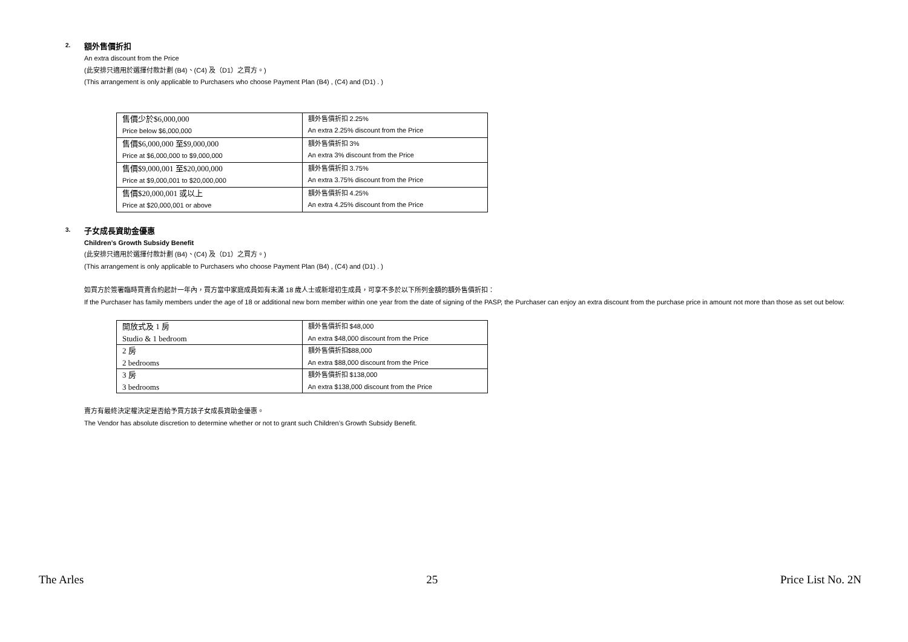2.
額外售價折扣
An extra discount from the Price
(此安排只適用於選擇付款計劃 (B4)、(C4) 及（D1）之買方。)
(This arrangement is only applicable to Purchasers who choose Payment Plan (B4) , (C4) and (D1) . )
| 售價少於$6,000,000 Price below $6,000,000 | 額外售價折扣 2.25% An extra 2.25% discount from the Price |
| 售價$6,000,000 至$9,000,000 Price at $6,000,000 to $9,000,000 | 額外售價折扣 3% An extra 3% discount from the Price |
| 售價$9,000,001 至$20,000,000 Price at $9,000,001 to $20,000,000 | 額外售價折扣 3.75% An extra 3.75% discount from the Price |
| 售價$20,000,001 或以上 Price at $20,000,001 or above | 額外售價折扣 4.25% An extra 4.25% discount from the Price |
3.
子女成長資助金優惠
Children’s Growth Subsidy Benefit
(此安排只適用於選擇付款計劃 (B4)、(C4) 及（D1）之買方。)
(This arrangement is only applicable to Purchasers who choose Payment Plan (B4) , (C4) and (D1) . )
如買方於簽署臨時買賣合約起計一年內，買方當中家庭成員如有未滿 18 歲人士或新增初生成員，可享不多於以下所列金額的額外售價折扣：
If the Purchaser has family members under the age of 18 or additional new born member within one year from the date of signing of the PASP, the Purchaser can enjoy an extra discount from the purchase price in amount not more than those as set out below:
| 開放式及 1 房 Studio & 1 bedroom | 額外售價折扣 $48,000 An extra $48,000 discount from the Price |
| 2 房 2 bedrooms | 額外售價折扣$88,000 An extra $88,000 discount from the Price |
| 3 房 3 bedrooms | 額外售價折扣 $138,000 An extra $138,000 discount from the Price |
賣方有最終決定權決定是否給予買方該子女成長資助金優惠。
The Vendor has absolute discretion to determine whether or not to grant such Children’s Growth Subsidy Benefit.
The Arles 25 Price List No. 2N